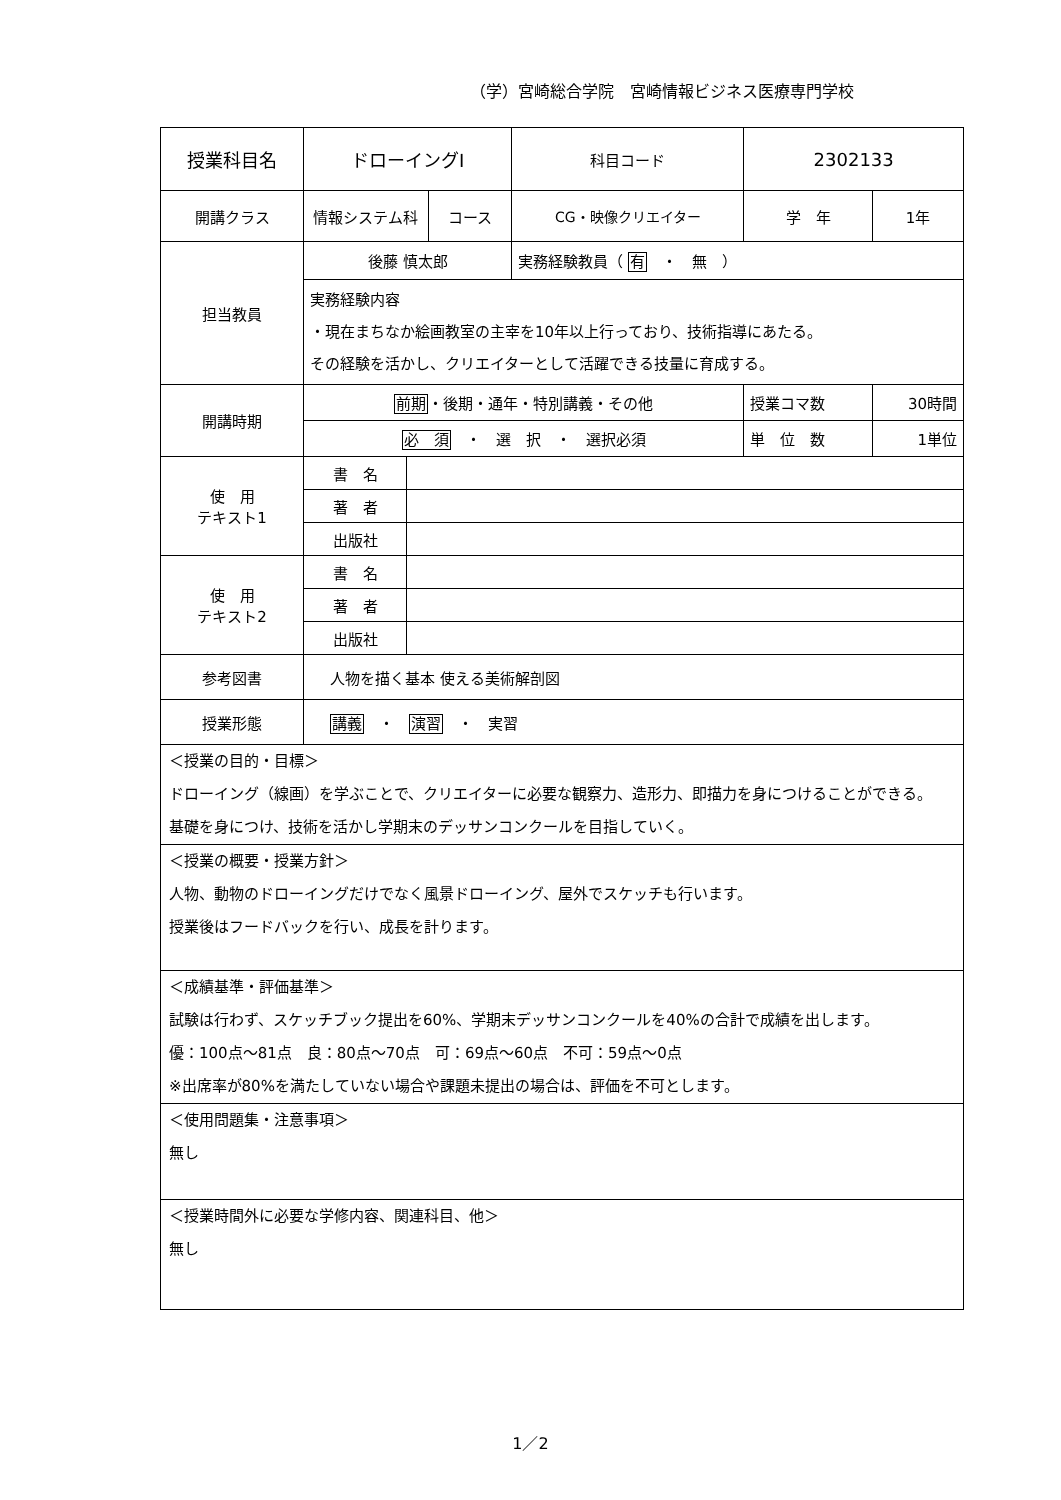（学）宮崎総合学院　宮崎情報ビジネス医療専門学校
| 授業科目名 | ドローイングⅠ | | | 科目コード | 2302133 | |
| 開講クラス | 情報システム科 | | コース | CG・映像クリエイター | 学 年 | 1年 |
| 担当教員 | 後藤 慎太郎 | | | 実務経験教員（ 有 ・ 無 ） | | |
| | 実務経験内容 ・現在まちなか絵画教室の主宰を10年以上行っており、技術指導にあたる。 その経験を活かし、クリエイターとして活躍できる技量に育成する。 | | | | | |
| 開講時期 | 前期 ・後期・通年・特別講義・その他 | | | | 授業コマ数 | 30時間 |
| | 必 須 ・ 選 択 ・ 選択必須 | | | | 単 位 数 | 1単位 |
| 使 用 テキスト1 | 書 名 | | | | | |
| | 著 者 | | | | | |
| | 出版社 | | | | | |
| 使 用 テキスト2 | 書 名 | | | | | |
| | 著 者 | | | | | |
| | 出版社 | | | | | |
| 参考図書 | 人物を描く基本 使える美術解剖図 | | | | | |
| 授業形態 | 講義 ・ 演習 ・ 実習 | | | | | |
| ＜授業の目的・目標＞ ドローイング（線画）を学ぶことで、クリエイターに必要な観察力、造形力、即描力を身につけることができる。 基礎を身につけ、技術を活かし学期末のデッサンコンクールを目指していく。 | | | | | | |
| ＜授業の概要・授業方針＞ 人物、動物のドローイングだけでなく風景ドローイング、屋外でスケッチも行います。 授業後はフードバックを行い、成長を計ります。 | | | | | | |
| ＜成績基準・評価基準＞ 試験は行わず、スケッチブック提出を60%、学期末デッサンコンクールを40%の合計で成績を出します。 優：100点～81点 良：80点～70点 可：69点～60点 不可：59点～0点 ※出席率が80%を満たしていない場合や課題未提出の場合は、評価を不可とします。 | | | | | | |
| ＜使用問題集・注意事項＞ 無し | | | | | | |
| ＜授業時間外に必要な学修内容、関連科目、他＞ 無し | | | | | | |
1／2